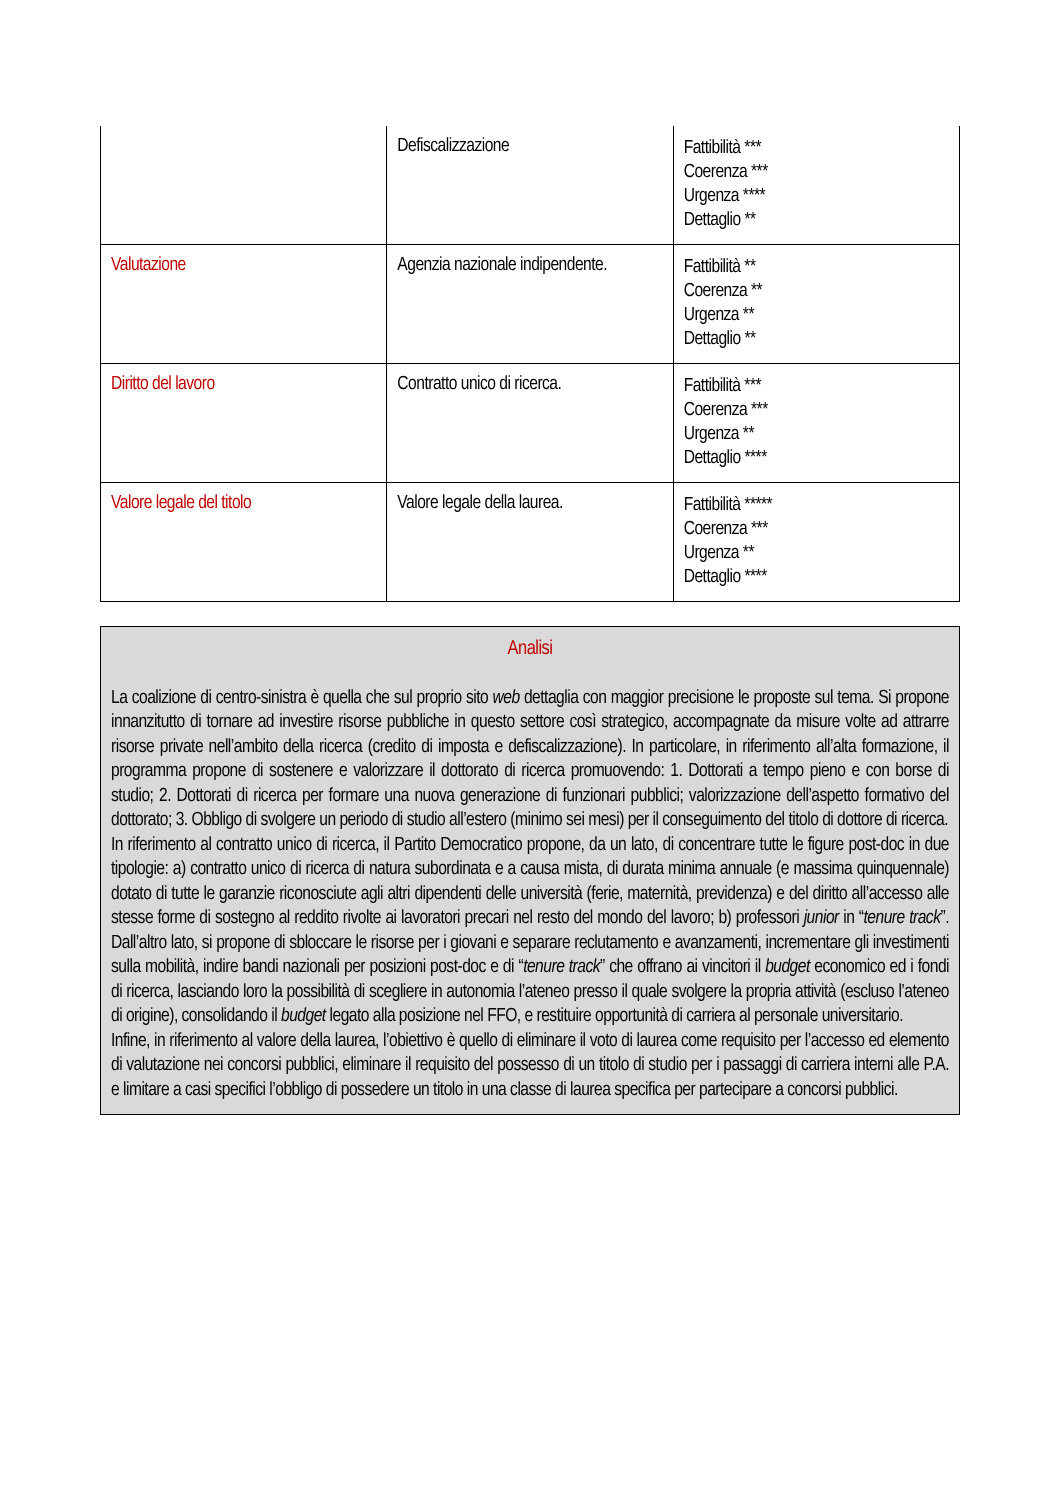| | Defiscalizzazione | Fattibilità *** Coerenza *** Urgenza **** Dettaglio ** |
| Valutazione | Agenzia nazionale indipendente. | Fattibilità ** Coerenza ** Urgenza ** Dettaglio ** |
| Diritto del lavoro | Contratto unico di ricerca. | Fattibilità *** Coerenza *** Urgenza ** Dettaglio **** |
| Valore legale del titolo | Valore legale della laurea. | Fattibilità ***** Coerenza *** Urgenza ** Dettaglio **** |
Analisi
La coalizione di centro-sinistra è quella che sul proprio sito web dettaglia con maggior precisione le proposte sul tema. Si propone innanzitutto di tornare ad investire risorse pubbliche in questo settore così strategico, accompagnate da misure volte ad attrarre risorse private nell’ambito della ricerca (credito di imposta e defiscalizzazione). In particolare, in riferimento all’alta formazione, il programma propone di sostenere e valorizzare il dottorato di ricerca promuovendo: 1. Dottorati a tempo pieno e con borse di studio; 2. Dottorati di ricerca per formare una nuova generazione di funzionari pubblici; valorizzazione dell’aspetto formativo del dottorato; 3. Obbligo di svolgere un periodo di studio all’estero (minimo sei mesi) per il conseguimento del titolo di dottore di ricerca.
In riferimento al contratto unico di ricerca, il Partito Democratico propone, da un lato, di concentrare tutte le figure post-doc in due tipologie: a) contratto unico di ricerca di natura subordinata e a causa mista, di durata minima annuale (e massima quinquennale) dotato di tutte le garanzie riconosciute agli altri dipendenti delle università (ferie, maternità, previdenza) e del diritto all’accesso alle stesse forme di sostegno al reddito rivolte ai lavoratori precari nel resto del mondo del lavoro; b) professori junior in “tenure track”. Dall’altro lato, si propone di sbloccare le risorse per i giovani e separare reclutamento e avanzamenti, incrementare gli investimenti sulla mobilità, indire bandi nazionali per posizioni post-doc e di “tenure track” che offrano ai vincitori il budget economico ed i fondi di ricerca, lasciando loro la possibilità di scegliere in autonomia l’ateneo presso il quale svolgere la propria attività (escluso l’ateneo di origine), consolidando il budget legato alla posizione nel FFO, e restituire opportunità di carriera al personale universitario.
Infine, in riferimento al valore della laurea, l’obiettivo è quello di eliminare il voto di laurea come requisito per l’accesso ed elemento di valutazione nei concorsi pubblici, eliminare il requisito del possesso di un titolo di studio per i passaggi di carriera interni alle P.A. e limitare a casi specifici l’obbligo di possedere un titolo in una classe di laurea specifica per partecipare a concorsi pubblici.